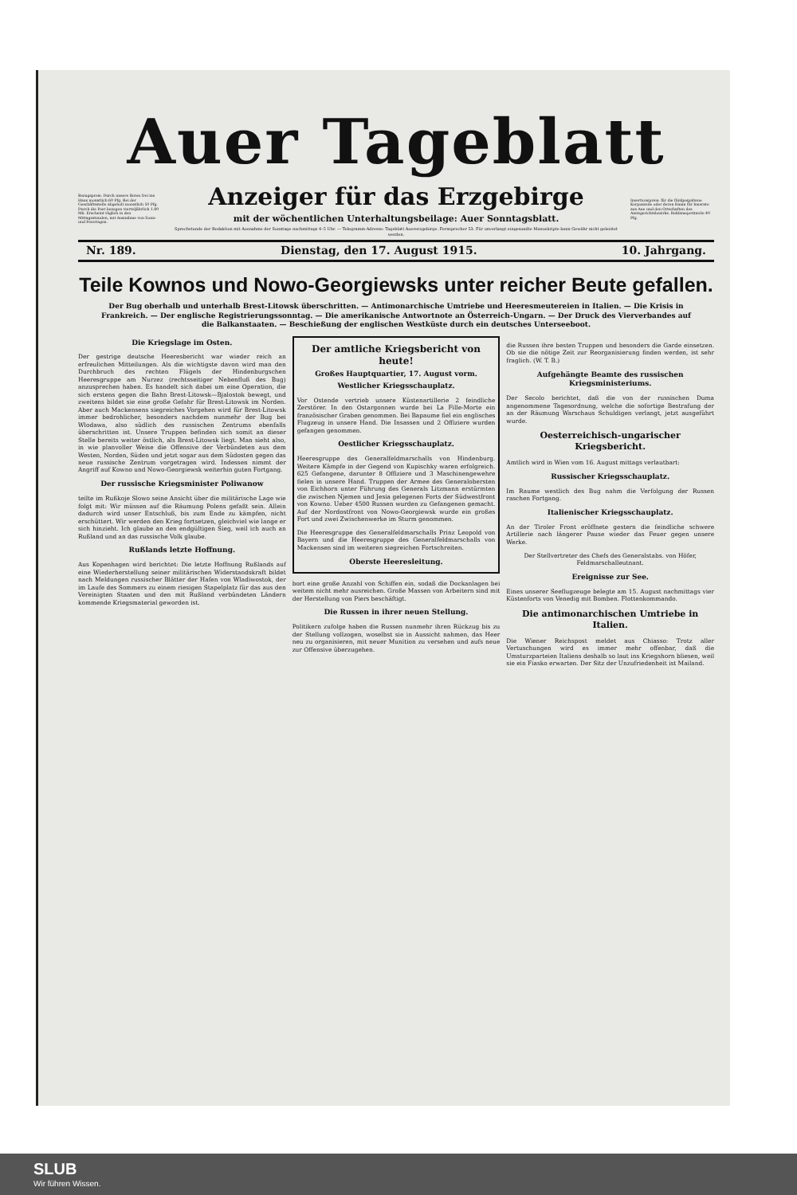Auer Tageblatt
Bezugspreis: Durch unsere Boten frei ins Haus monatlich 60 Pfg. Bei der Geschäftsstelle abgeholt monatlich 50 Pfg. Durch die Post bezogen vierteljährlich 1.80 Mk. Erscheint täglich in den Mittagsstunden, mit Ausnahme von Sonn- und Feiertagen.
Anzeiger für das Erzgebirge
mit der wöchentlichen Unterhaltungsbeilage: Auer Sonntagsblatt.
Sprechstunde der Redaktion mit Ausnahme der Sonntage nachmittags 4–5 Uhr. — Telegramm-Adresse: Tageblatt Auererzgebirge. Fernsprecher 53. Für unverlangt eingesandte Manuskripte kann Gewähr nicht geleistet werden.
Insertionspreis: für die fünfgespaltene Korpuszeile oder deren Raum für Inserate aus Aue und den Ortschaften des Amtsgerichtsbezirks. Reklamepetitzeile 40 Pfg.
Nr. 189. Dienstag, den 17. August 1915. 10. Jahrgang.
Teile Kownos und Nowo-Georgiewsks unter reicher Beute gefallen.
Der Bug oberhalb und unterhalb Brest-Litowsk überschritten. — Antimonarchische Umtriebe und Heeresmeutereien in Italien. — Die Krisis in Frankreich. — Der englische Registrierungssonntag. — Die amerikanische Antwortnote an Österreich-Ungarn. — Der Druck des Vierverbandes auf die Balkanstaaten. — Beschießung der englischen Westküste durch ein deutsches Unterseeboot.
Die Kriegslage im Osten.
Der gestrige deutsche Heeresbericht war wieder reich an erfreulichen Mitteilungen. Als die wichtigste davon wird man den Durchbruch des rechten Flügels der Hindenburgschen Heeresgruppe am Nurzez (rechtsseitiger Nebenfluß des Bug) anzusprechen haben. Es handelt sich dabei um eine Operation, die sich erstens gegen die Bahn Brest-Litowsk—Bjalostok bewegt, und zweitens bildet sie eine große Gefahr für Brest-Litowsk im Norden. Aber auch Mackensens siegreiches Vorgehen wird für Brest-Litowsk immer bedrohlicher, besonders nachdem nunmehr der Bug bei Wlodawa, also südlich des russischen Zentrums ebenfalls überschritten ist. Unsere Truppen befinden sich somit an dieser Stelle bereits weiter östlich, als Brest-Litowsk liegt. Man sieht also, in wie planvoller Weise die Offensive der Verbündeten aus dem Westen, Norden, Süden und jetzt sogar aus dem Südosten gegen das neue russische Zentrum vorgetragen wird. Indessen nimmt der Angriff auf Kowno und Nowo-Georgiewsk weiterhin guten Fortgang.
Der russische Kriegsminister Poliwanow
teilte im Rußkoje Slowo seine Ansicht über die militärische Lage wie folgt mit: Wir müssen auf die Räumung Polens gefaßt sein. Allein dadurch wird unser Entschluß, bis zum Ende zu kämpfen, nicht erschüttert. Wir werden den Krieg fortsetzen, gleichviel wie lange er sich hinzieht. Ich glaube an den endgültigen Sieg, weil ich auch an Rußland und an das russische Volk glaube.
Rußlands letzte Hoffnung.
Aus Kopenhagen wird berichtet: Die letzte Hoffnung Rußlands auf eine Wiederherstellung seiner militärischen Widerstandskraft bildet nach Meldungen russischer Blätter der Hafen von Wladiwostok, der im Laufe des Sommers zu einem riesigen Stapelplatz für das aus den Vereinigten Staaten und den mit Rußland verbündeten Ländern kommende Kriegsmaterial geworden ist.
Der amtliche Kriegsbericht von heute!
Großes Hauptquartier, 17. August vorm.
Westlicher Kriegsschauplatz.
Vor Ostende vertrieb unsere Küstenartillerie 2 feindliche Zerstörer. In den Ostargonnen wurde bei La Fille-Morte ein französischer Graben genommen. Bei Bapaume fiel ein englisches Flugzeug in unsere Hand. Die Insassen und 2 Offiziere wurden gefangen genommen.
Oestlicher Kriegsschauplatz.
Heeresgruppe des Generalfeldmarschalls von Hindenburg. Weitere Kämpfe in der Gegend von Kupischky waren erfolgreich. 625 Gefangene, darunter 8 Offiziere und 3 Maschinengewehre fielen in unsere Hand. Truppen der Armee des Generalobersten von Eichhorn unter Führung des Generals Litzmann erstürmten die zwischen Njemen und Jesia gelegenen Forts der Südwestfront von Kowno. Ueber 4500 Russen wurden zu Gefangenen gemacht. Auf der Nordostfront von Nowo-Georgiewsk wurde ein großes Fort und zwei Zwischenwerke im Sturm genommen.
Die Heeresgruppe des Generalfeldmarschalls Prinz Leopold von Bayern und die Heeresgruppe des Generalfeldmarschalls von Mackensen sind im weiteren siegreichen Fortschreiten.
Oberste Heeresleitung.
bort eine große Anzahl von Schiffen ein, sodaß die Dockanlagen bei weitem nicht mehr ausreichen. Große Massen von Arbeitern sind mit der Herstellung von Piers beschäftigt.
Die Russen in ihrer neuen Stellung.
Politikern zufolge haben die Russen nunmehr ihren Rückzug bis zu der Stellung vollzogen, woselbst sie in Aussicht nahmen, das Heer neu zu organisieren, mit neuer Munition zu versehen und aufs neue zur Offensive überzugehen.
die Russen ihre besten Truppen und besonders die Garde einsetzen. Ob sie die nötige Zeit zur Reorganisierung finden werden, ist sehr fraglich. (W. T. B.)
Aufgehängte Beamte des russischen Kriegsministeriums.
Der Secolo berichtet, daß die von der russischen Duma angenommene Tagesordnung, welche die sofortige Bestrafung der an der Räumung Warschaus Schuldigen verlangt, jetzt ausgeführt wurde.
Oesterreichisch-ungarischer Kriegsbericht.
Amtlich wird in Wien vom 16. August mittags verlautbart:
Russischer Kriegsschauplatz.
Im Raume westlich des Bug nahm die Verfolgung der Russen raschen Fortgang.
Italienischer Kriegsschauplatz.
An der Tiroler Front eröffnete gestern die feindliche schwere Artillerie nach längerer Pause wieder das Feuer gegen unsere Werke.
Der Stellvertreter des Chefs des Generalstabs. von Höfer, Feldmarschalleutnant.
Ereignisse zur See.
Eines unserer Seeflugzeuge belegte am 15. August nachmittags vier Küstenforts von Venedig mit Bomben. Flottenkommando.
Die antimonarchischen Umtriebe in Italien.
Die Wiener Reichspost meldet aus Chiasso: Trotz aller Vertuschungen wird es immer mehr offenbar, daß die Umsturzparteien Italiens deshalb so laut ins Kriegshorn bliesen, weil sie ein Fiasko erwarten. Der Sitz der Unzufriedenheit ist Mailand.
SLUB
Wir führen Wissen.